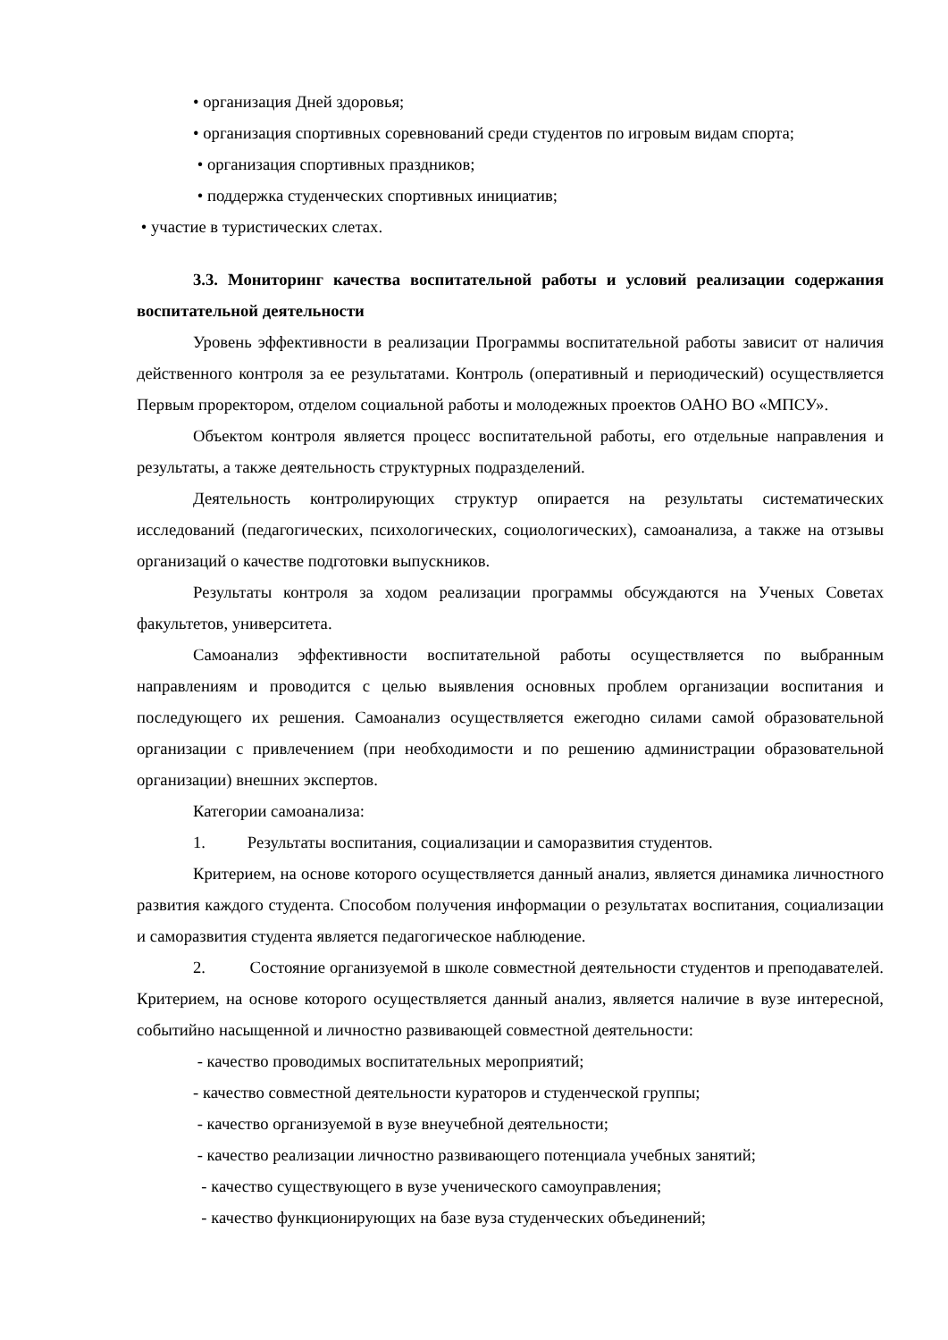• организация Дней здоровья;
• организация спортивных соревнований среди студентов по игровым видам спорта;
• организация спортивных праздников;
• поддержка студенческих спортивных инициатив;
• участие в туристических слетах.
3.3. Мониторинг качества воспитательной работы и условий реализации содержания воспитательной деятельности
Уровень эффективности в реализации Программы воспитательной работы зависит от наличия действенного контроля за ее результатами. Контроль (оперативный и периодический) осуществляется Первым проректором, отделом социальной работы и молодежных проектов ОАНО ВО «МПСУ».
Объектом контроля является процесс воспитательной работы, его отдельные направления и результаты, а также деятельность структурных подразделений.
Деятельность контролирующих структур опирается на результаты систематических исследований (педагогических, психологических, социологических), самоанализа, а также на отзывы организаций о качестве подготовки выпускников.
Результаты контроля за ходом реализации программы обсуждаются на Ученых Советах факультетов, университета.
Самоанализ эффективности воспитательной работы осуществляется по выбранным направлениям и проводится с целью выявления основных проблем организации воспитания и последующего их решения. Самоанализ осуществляется ежегодно силами самой образовательной организации с привлечением (при необходимости и по решению администрации образовательной организации) внешних экспертов.
Категории самоанализа:
1. Результаты воспитания, социализации и саморазвития студентов.
Критерием, на основе которого осуществляется данный анализ, является динамика личностного развития каждого студента. Способом получения информации о результатах воспитания, социализации и саморазвития студента является педагогическое наблюдение.
2. Состояние организуемой в школе совместной деятельности студентов и преподавателей. Критерием, на основе которого осуществляется данный анализ, является наличие в вузе интересной, событийно насыщенной и личностно развивающей совместной деятельности:
- качество проводимых воспитательных мероприятий;
- качество совместной деятельности кураторов и студенческой группы;
- качество организуемой в вузе внеучебной деятельности;
- качество реализации личностно развивающего потенциала учебных занятий;
- качество существующего в вузе ученического самоуправления;
- качество функционирующих на базе вуза студенческих объединений;